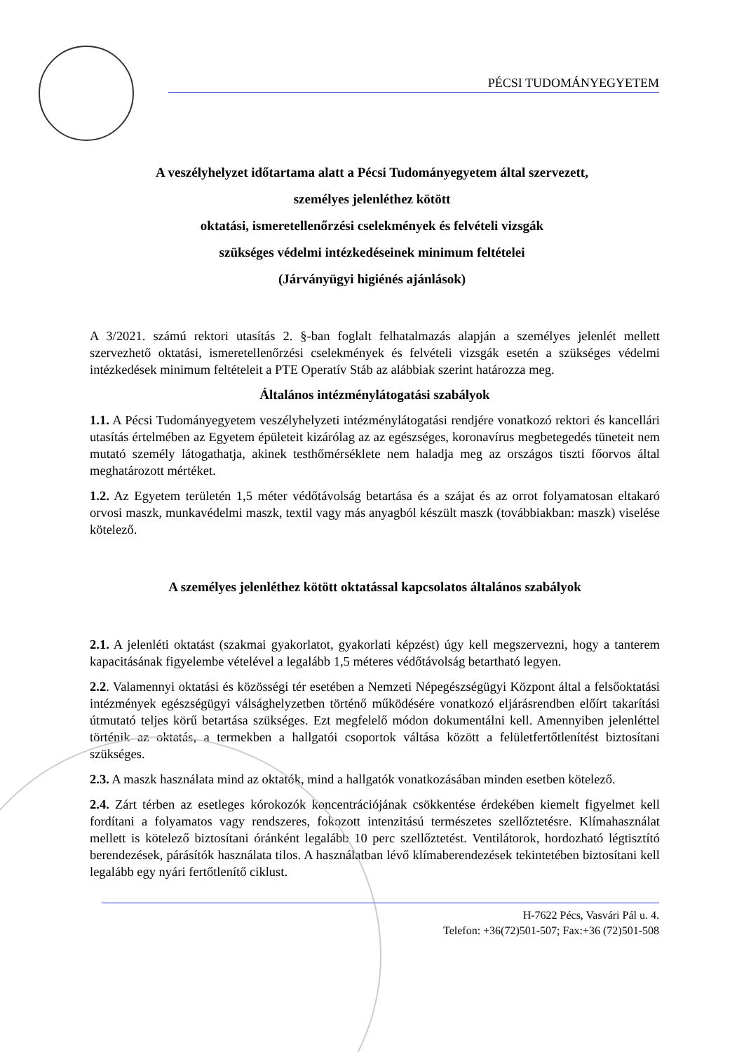PÉCSI TUDOMÁNYEGYETEM
A veszélyhelyzet időtartama alatt a Pécsi Tudományegyetem által szervezett,
személyes jelenléthez kötött
oktatási, ismeretellenőrzési cselekmények és felvételi vizsgák
szükséges védelmi intézkedéseinek minimum feltételei
(Járványügyi higiénés ajánlások)
A 3/2021. számú rektori utasítás 2. §-ban foglalt felhatalmazás alapján a személyes jelenlét mellett szervezhető oktatási, ismeretellenőrzési cselekmények és felvételi vizsgák esetén a szükséges védelmi intézkedések minimum feltételeit a PTE Operatív Stáb az alábbiak szerint határozza meg.
Általános intézménylátogatási szabályok
1.1. A Pécsi Tudományegyetem veszélyhelyzeti intézménylátogatási rendjére vonatkozó rektori és kancellári utasítás értelmében az Egyetem épületeit kizárólag az az egészséges, koronavírus megbetegedés tüneteit nem mutató személy látogathatja, akinek testhőmérséklete nem haladja meg az országos tiszti főorvos által meghatározott mértéket.
1.2. Az Egyetem területén 1,5 méter védőtávolság betartása és a szájat és az orrot folyamatosan eltakaró orvosi maszk, munkavédelmi maszk, textil vagy más anyagból készült maszk (továbbiakban: maszk) viselése kötelező.
A személyes jelenléthez kötött oktatással kapcsolatos általános szabályok
2.1. A jelenléti oktatást (szakmai gyakorlatot, gyakorlati képzést) úgy kell megszervezni, hogy a tanterem kapacitásának figyelembe vételével a legalább 1,5 méteres védőtávolság betartható legyen.
2.2. Valamennyi oktatási és közösségi tér esetében a Nemzeti Népegészségügyi Központ által a felsőoktatási intézmények egészségügyi válsághelyzetben történő működésére vonatkozó eljárásrendben előírt takarítási útmutató teljes körű betartása szükséges. Ezt megfelelő módon dokumentálni kell. Amennyiben jelenléttel történik az oktatás, a termekben a hallgatói csoportok váltása között a felületfertőtlenítést biztosítani szükséges.
2.3. A maszk használata mind az oktatók, mind a hallgatók vonatkozásában minden esetben kötelező.
2.4. Zárt térben az esetleges kórokozók koncentrációjának csökkentése érdekében kiemelt figyelmet kell fordítani a folyamatos vagy rendszeres, fokozott intenzitású természetes szellőztetésre. Klímahasználat mellett is kötelező biztosítani óránként legalább 10 perc szellőztetést. Ventilátorok, hordozható légtisztító berendezések, párásítók használata tilos. A használatban lévő klímaberendezések tekintetében biztosítani kell legalább egy nyári fertőtlenítő ciklust.
H-7622 Pécs, Vasvári Pál u. 4.
Telefon: +36(72)501-507; Fax:+36 (72)501-508